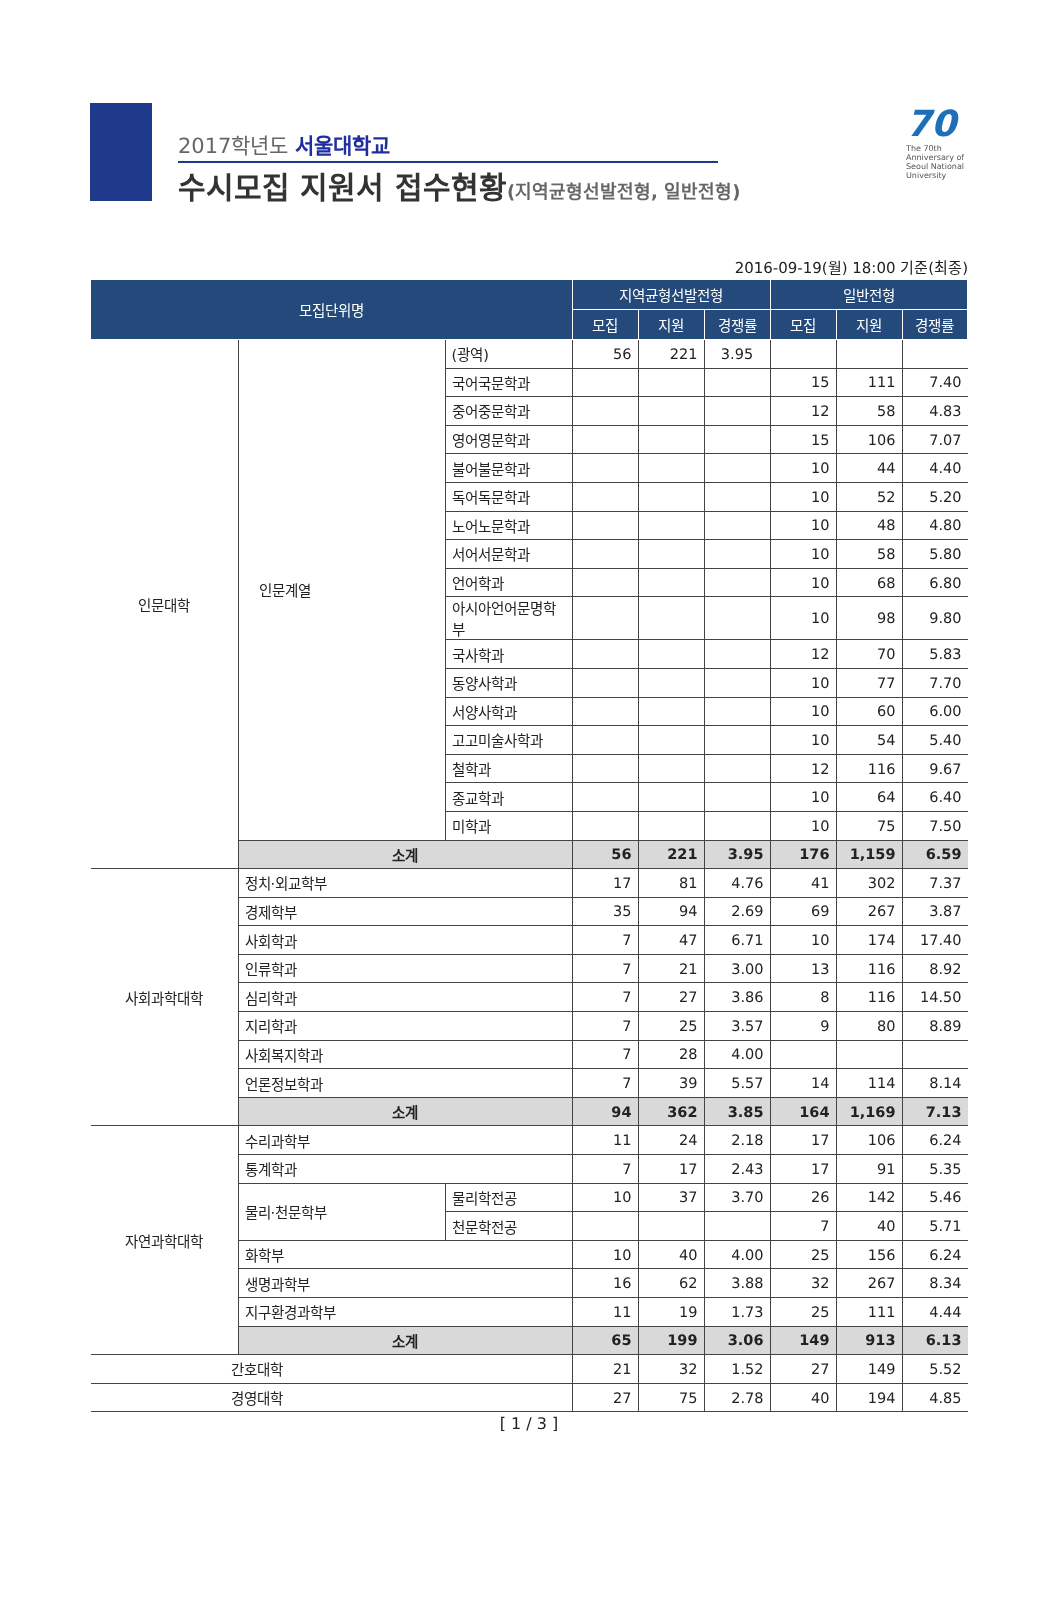2017학년도 서울대학교
수시모집 지원서 접수현황(지역균형선발전형, 일반전형)
70
The 70th Anniversary of Seoul National University
2016-09-19(월) 18:00 기준(최종)
| 모집단위명 | | | 지역균형선발전형 | | | 일반전형 | | |
| --- | --- | --- | --- | --- | --- | --- | --- | --- |
| | | | 모집 | 지원 | 경쟁률 | 모집 | 지원 | 경쟁률 |
| 인문대학 | 인문계열 | (광역) | 56 | 221 | 3.95 | | | |
| | | 국어국문학과 | | | | 15 | 111 | 7.40 |
| | | 중어중문학과 | | | | 12 | 58 | 4.83 |
| | | 영어영문학과 | | | | 15 | 106 | 7.07 |
| | | 불어불문학과 | | | | 10 | 44 | 4.40 |
| | | 독어독문학과 | | | | 10 | 52 | 5.20 |
| | | 노어노문학과 | | | | 10 | 48 | 4.80 |
| | | 서어서문학과 | | | | 10 | 58 | 5.80 |
| | | 언어학과 | | | | 10 | 68 | 6.80 |
| | | 아시아언어문명학부 | | | | 10 | 98 | 9.80 |
| | | 국사학과 | | | | 12 | 70 | 5.83 |
| | | 동양사학과 | | | | 10 | 77 | 7.70 |
| | | 서양사학과 | | | | 10 | 60 | 6.00 |
| | | 고고미술사학과 | | | | 10 | 54 | 5.40 |
| | | 철학과 | | | | 12 | 116 | 9.67 |
| | | 종교학과 | | | | 10 | 64 | 6.40 |
| | | 미학과 | | | | 10 | 75 | 7.50 |
| | 소계 | | 56 | 221 | 3.95 | 176 | 1,159 | 6.59 |
| 사회과학대학 | 정치·외교학부 | | 17 | 81 | 4.76 | 41 | 302 | 7.37 |
| | 경제학부 | | 35 | 94 | 2.69 | 69 | 267 | 3.87 |
| | 사회학과 | | 7 | 47 | 6.71 | 10 | 174 | 17.40 |
| | 인류학과 | | 7 | 21 | 3.00 | 13 | 116 | 8.92 |
| | 심리학과 | | 7 | 27 | 3.86 | 8 | 116 | 14.50 |
| | 지리학과 | | 7 | 25 | 3.57 | 9 | 80 | 8.89 |
| | 사회복지학과 | | 7 | 28 | 4.00 | | | |
| | 언론정보학과 | | 7 | 39 | 5.57 | 14 | 114 | 8.14 |
| | 소계 | | 94 | 362 | 3.85 | 164 | 1,169 | 7.13 |
| 자연과학대학 | 수리과학부 | | 11 | 24 | 2.18 | 17 | 106 | 6.24 |
| | 통계학과 | | 7 | 17 | 2.43 | 17 | 91 | 5.35 |
| | 물리·천문학부 | 물리학전공 | 10 | 37 | 3.70 | 26 | 142 | 5.46 |
| | | 천문학전공 | | | | 7 | 40 | 5.71 |
| | 화학부 | | 10 | 40 | 4.00 | 25 | 156 | 6.24 |
| | 생명과학부 | | 16 | 62 | 3.88 | 32 | 267 | 8.34 |
| | 지구환경과학부 | | 11 | 19 | 1.73 | 25 | 111 | 4.44 |
| | 소계 | | 65 | 199 | 3.06 | 149 | 913 | 6.13 |
| 간호대학 | | | 21 | 32 | 1.52 | 27 | 149 | 5.52 |
| 경영대학 | | | 27 | 75 | 2.78 | 40 | 194 | 4.85 |
[ 1 / 3 ]